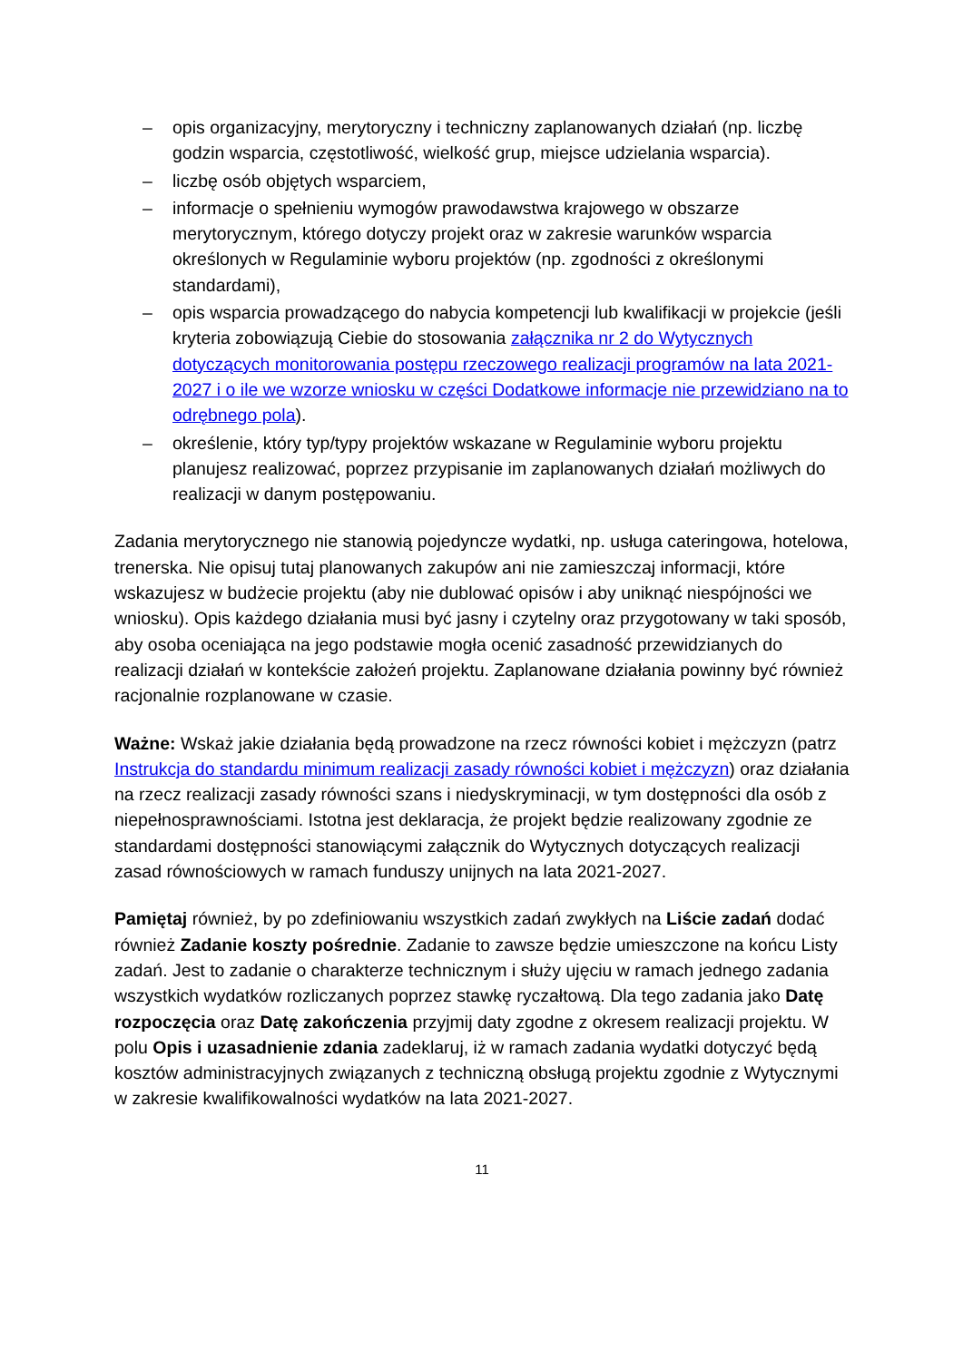– opis organizacyjny, merytoryczny i techniczny zaplanowanych działań (np. liczbę godzin wsparcia, częstotliwość, wielkość grup, miejsce udzielania wsparcia).
– liczbę osób objętych wsparciem,
– informacje o spełnieniu wymogów prawodawstwa krajowego w obszarze merytorycznym, którego dotyczy projekt oraz w zakresie warunków wsparcia określonych w Regulaminie wyboru projektów (np. zgodności z określonymi standardami),
– opis wsparcia prowadzącego do nabycia kompetencji lub kwalifikacji w projekcie (jeśli kryteria zobowiązują Ciebie do stosowania załącznika nr 2 do Wytycznych dotyczących monitorowania postępu rzeczowego realizacji programów na lata 2021-2027 i o ile we wzorze wniosku w części Dodatkowe informacje nie przewidziano na to odrębnego pola).
– określenie, który typ/typy projektów wskazane w Regulaminie wyboru projektu planujesz realizować, poprzez przypisanie im zaplanowanych działań możliwych do realizacji w danym postępowaniu.
Zadania merytorycznego nie stanowią pojedyncze wydatki, np. usługa cateringowa, hotelowa, trenerska. Nie opisuj tutaj planowanych zakupów ani nie zamieszczaj informacji, które wskazujesz w budżecie projektu (aby nie dublować opisów i aby uniknąć niespójności we wniosku). Opis każdego działania musi być jasny i czytelny oraz przygotowany w taki sposób, aby osoba oceniająca na jego podstawie mogła ocenić zasadność przewidzianych do realizacji działań w kontekście założeń projektu. Zaplanowane działania powinny być również racjonalnie rozplanowane w czasie.
Ważne: Wskaż jakie działania będą prowadzone na rzecz równości kobiet i mężczyzn (patrz Instrukcja do standardu minimum realizacji zasady równości kobiet i mężczyzn) oraz działania na rzecz realizacji zasady równości szans i niedyskryminacji, w tym dostępności dla osób z niepełnosprawnościami. Istotna jest deklaracja, że projekt będzie realizowany zgodnie ze standardami dostępności stanowiącymi załącznik do Wytycznych dotyczących realizacji zasad równościowych w ramach funduszy unijnych na lata 2021-2027.
Pamiętaj również, by po zdefiniowaniu wszystkich zadań zwykłych na Liście zadań dodać również Zadanie koszty pośrednie. Zadanie to zawsze będzie umieszczone na końcu Listy zadań. Jest to zadanie o charakterze technicznym i służy ujęciu w ramach jednego zadania wszystkich wydatków rozliczanych poprzez stawkę ryczałtową. Dla tego zadania jako Datę rozpoczęcia oraz Datę zakończenia przyjmij daty zgodne z okresem realizacji projektu. W polu Opis i uzasadnienie zdania zadeklaruj, iż w ramach zadania wydatki dotyczyć będą kosztów administracyjnych związanych z techniczną obsługą projektu zgodnie z Wytycznymi w zakresie kwalifikowalności wydatków na lata 2021-2027.
11